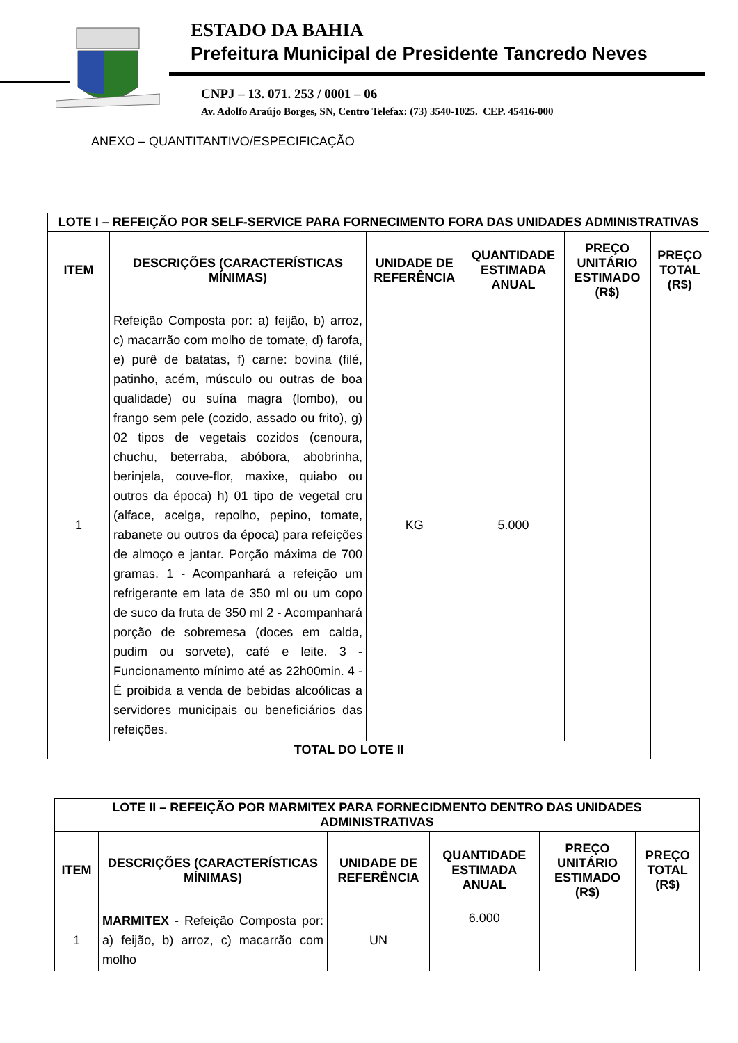ESTADO DA BAHIA
Prefeitura Municipal de Presidente Tancredo Neves
CNPJ – 13. 071. 253 / 0001 – 06
Av. Adolfo Araújo Borges, SN, Centro Telefax: (73) 3540-1025. CEP. 45416-000
ANEXO – QUANTITANTIVO/ESPECIFICAÇÃO
| LOTE I – REFEIÇÃO POR SELF-SERVICE PARA FORNECIMENTO FORA DAS UNIDADES ADMINISTRATIVAS | | | | | |
| --- | --- | --- | --- | --- | --- |
| ITEM | DESCRIÇÕES (CARACTERÍSTICAS MÍNIMAS) | UNIDADE DE REFERÊNCIA | QUANTIDADE ESTIMADA ANUAL | PREÇO UNITÁRIO ESTIMADO (R$) | PREÇO TOTAL (R$) |
| 1 | Refeição Composta por: a) feijão, b) arroz, c) macarrão com molho de tomate, d) farofa, e) purê de batatas, f) carne: bovina (filé, patinho, acém, músculo ou outras de boa qualidade) ou suína magra (lombo), ou frango sem pele (cozido, assado ou frito), g) 02 tipos de vegetais cozidos (cenoura, chuchu, beterraba, abóbora, abobrinha, berinjela, couve-flor, maxixe, quiabo ou outros da época) h) 01 tipo de vegetal cru (alface, acelga, repolho, pepino, tomate, rabanete ou outros da época) para refeições de almoço e jantar. Porção máxima de 700 gramas. 1 - Acompanhará a refeição um refrigerante em lata de 350 ml ou um copo de suco da fruta de 350 ml 2 - Acompanhará porção de sobremesa (doces em calda, pudim ou sorvete), café e leite. 3 - Funcionamento mínimo até as 22h00min. 4 - É proibida a venda de bebidas alcoólicas a servidores municipais ou beneficiários das refeições. | KG | 5.000 | | |
| TOTAL DO LOTE II | | | | | |
| LOTE II – REFEIÇÃO POR MARMITEX PARA FORNECIDMENTO DENTRO DAS UNIDADES ADMINISTRATIVAS | | | | | |
| --- | --- | --- | --- | --- | --- |
| ITEM | DESCRIÇÕES (CARACTERÍSTICAS MÍNIMAS) | UNIDADE DE REFERÊNCIA | QUANTIDADE ESTIMADA ANUAL | PREÇO UNITÁRIO ESTIMADO (R$) | PREÇO TOTAL (R$) |
| 1 | MARMITEX - Refeição Composta por: a) feijão, b) arroz, c) macarrão com molho | UN | 6.000 | | |